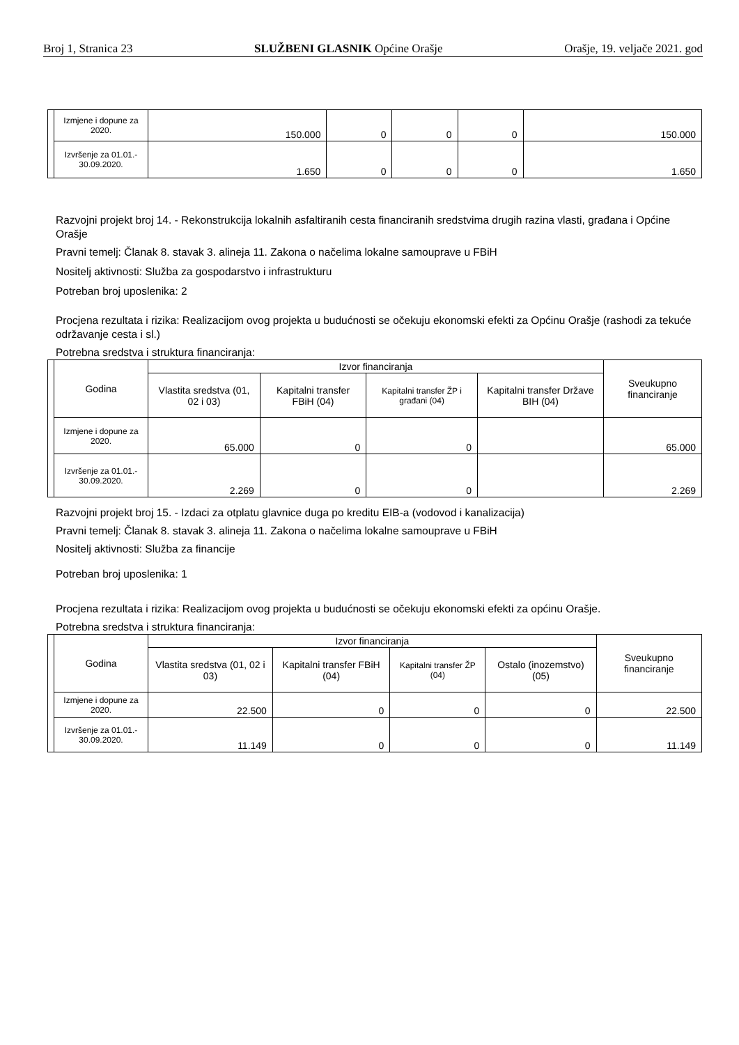Broj 1, Stranica 23 SLUŽBENI GLASNIK Općine Orašje Orašje, 19. veljače 2021. god
| | Izmjene i dopune za 2020. | 150.000 | 0 | 0 | 0 | 150.000 |
| | Izvršenje za 01.01.- 30.09.2020. | 1.650 | 0 | 0 | 0 | 1.650 |
Razvojni projekt broj 14. - Rekonstrukcija lokalnih asfaltiranih cesta financiranih sredstvima drugih razina vlasti, građana i Općine Orašje
Pravni temelj: Članak 8. stavak 3. alineja 11. Zakona o načelima lokalne samouprave u FBiH
Nositelj aktivnosti: Služba za gospodarstvo i infrastrukturu
Potreban broj uposlenika: 2
Procjena rezultata i rizika: Realizacijom ovog projekta u budućnosti se očekuju ekonomski efekti za Općinu Orašje (rashodi za tekuće održavanje cesta i sl.)
Potrebna sredstva i struktura financiranja:
| | Godina | Izvor financiranja | | | | Sveukupno financiranje |
| | | Vlastita sredstva (01, 02 i 03) | Kapitalni transfer FBiH (04) | Kapitalni transfer ŽP i građani (04) | Kapitalni transfer Države BIH (04) | |
| | Izmjene i dopune za 2020. | 65.000 | 0 | 0 | | 65.000 |
| | Izvršenje za 01.01.- 30.09.2020. | 2.269 | 0 | 0 | | 2.269 |
Razvojni projekt broj 15. - Izdaci za otplatu glavnice duga po kreditu EIB-a (vodovod i kanalizacija)
Pravni temelj: Članak 8. stavak 3. alineja 11. Zakona o načelima lokalne samouprave u FBiH
Nositelj aktivnosti: Služba za financije
Potreban broj uposlenika: 1
Procjena rezultata i rizika: Realizacijom ovog projekta u budućnosti se očekuju ekonomski efekti za općinu Orašje.
Potrebna sredstva i struktura financiranja:
| | Godina | Izvor financiranja | | | | Sveukupno financiranje |
| | | Vlastita sredstva (01, 02 i 03) | Kapitalni transfer FBiH (04) | Kapitalni transfer ŽP (04) | Ostalo (inozemstvo) (05) | |
| | Izmjene i dopune za 2020. | 22.500 | 0 | 0 | 0 | 22.500 |
| | Izvršenje za 01.01.- 30.09.2020. | 11.149 | 0 | 0 | 0 | 11.149 |